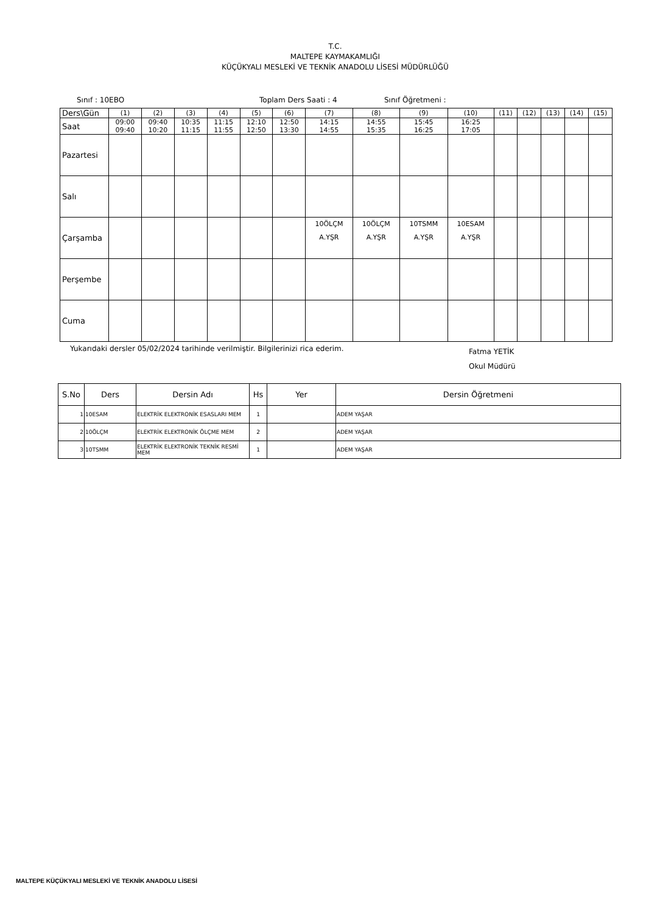T.C.
MALTEPE KAYMAKAMLIĞI
KÜÇÜKYALI MESLEKİ VE TEKNİK ANADOLU LİSESİ MÜDÜRLÜĞÜ
Sınıf : 10EBO Toplam Ders Saati : 4 Sınıf Öğretmeni :
| Ders\Gün | (1) | (2) | (3) | (4) | (5) | (6) | (7) | (8) | (9) | (10) | (11) | (12) | (13) | (14) | (15) |
| Saat | 09:00 09:40 | 09:40 10:20 | 10:35 11:15 | 11:15 11:55 | 12:10 12:50 | 12:50 13:30 | 14:15 14:55 | 14:55 15:35 | 15:45 16:25 | 16:25 17:05 | | | | | |
| Pazartesi | | | | | | | | | | | | | | | |
| Salı | | | | | | | | | | | | | | | |
| Çarşamba | | | | | | | 10ÖLÇM A.YŞR | 10ÖLÇM A.YŞR | 10TSMM A.YŞR | 10ESAM A.YŞR | | | | | |
| Perşembe | | | | | | | | | | | | | | | |
| Cuma | | | | | | | | | | | | | | | |
Yukarıdaki dersler 05/02/2024 tarihinde verilmiştir. Bilgilerinizi rica ederim. Fatma YETİK
Okul Müdürü
| S.No | Ders | Dersin Adı | Hs | Yer | Dersin Öğretmeni |
| --- | --- | --- | --- | --- | --- |
| 1 | 10ESAM | ELEKTRİK ELEKTRONİK ESASLARI MEM | 1 | | ADEM YAŞAR |
| 2 | 10ÖLÇM | ELEKTRİK ELEKTRONİK ÖLÇME MEM | 2 | | ADEM YAŞAR |
| 3 | 10TSMM | ELEKTRİK ELEKTRONİK TEKNİK RESMİ MEM | 1 | | ADEM YAŞAR |
MALTEPE KÜÇÜKYALI MESLEKİ VE TEKNİK ANADOLU LİSESİ